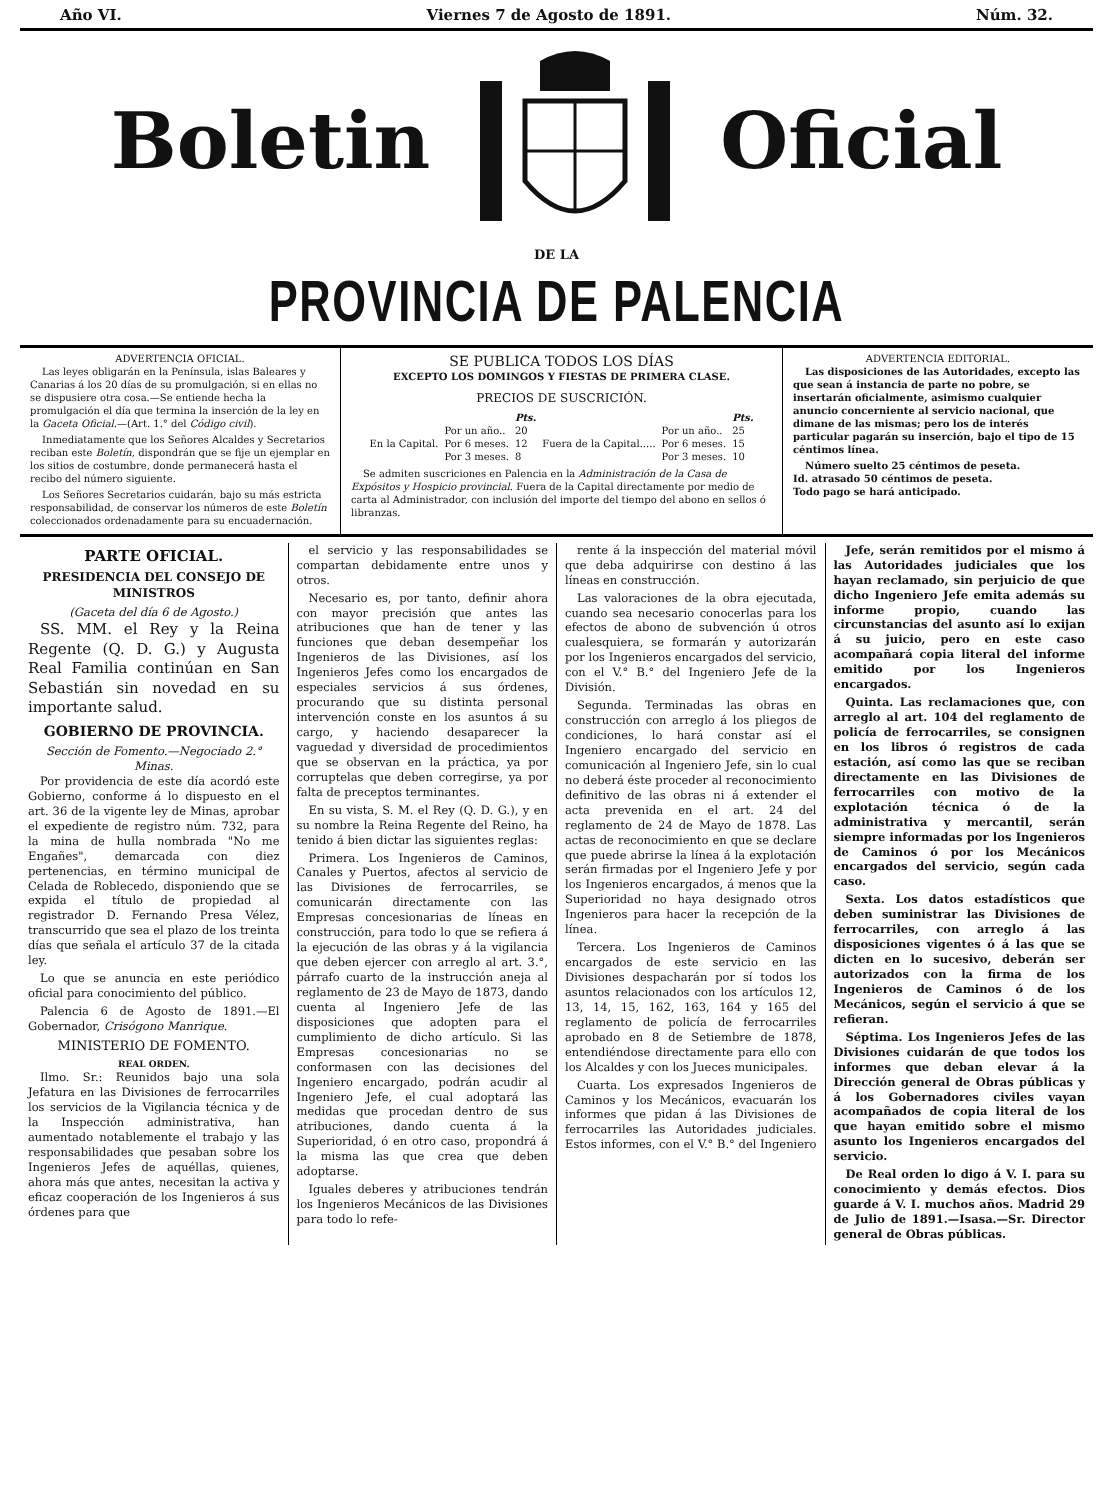Año VI. Viernes 7 de Agosto de 1891. Núm. 32.
Boletin Oficial
DE LA
PROVINCIA DE PALENCIA
ADVERTENCIA OFICIAL.
Las leyes obligarán en la Península, islas Baleares y Canarias á los 20 días de su promulgación, si en ellas no se dispusiere otra cosa.—Se entiende hecha la promulgación el día que termina la inserción de la ley en la Gaceta Oficial.—(Art. 1.° del Código civil).
Inmediatamente que los Señores Alcaldes y Secretarios reciban este Boletín, dispondrán que se fije un ejemplar en los sitios de costumbre, donde permanecerá hasta el recibo del número siguiente.
Los Señores Secretarios cuidarán, bajo su más estricta responsabilidad, de conservar los números de este Boletín coleccionados ordenadamente para su encuadernación.
SE PUBLICA TODOS LOS DÍAS
EXCEPTO LOS DOMINGOS Y FIESTAS DE PRIMERA CLASE.
PRECIOS DE SUSCRICIÓN.
| | | Pts. | | | Pts. |
| --- | --- | --- | --- | --- | --- |
| En la Capital. | Por un año.. | 20 | Fuera de la Capital..... | Por un año.. | 25 |
| | Por 6 meses. | 12 | | Por 6 meses. | 15 |
| | Por 3 meses. | 8 | | Por 3 meses. | 10 |
Se admiten suscriciones en Palencia en la Administración de la Casa de Expósitos y Hospicio provincial. Fuera de la Capital directamente por medio de carta al Administrador, con inclusión del importe del tiempo del abono en sellos ó libranzas.
ADVERTENCIA EDITORIAL.
Las disposiciones de las Autoridades, excepto las que sean á instancia de parte no pobre, se insertarán oficialmente, asimismo cualquier anuncio concerniente al servicio nacional, que dimane de las mismas; pero los de interés particular pagarán su inserción, bajo el tipo de 15 céntimos línea.
Número suelto 25 céntimos de peseta.
Id. atrasado 50 céntimos de peseta.
Todo pago se hará anticipado.
PARTE OFICIAL.
PRESIDENCIA DEL CONSEJO DE MINISTROS
(Gaceta del día 6 de Agosto.)
SS. MM. el Rey y la Reina Regente (Q. D. G.) y Augusta Real Familia continúan en San Sebastián sin novedad en su importante salud.
GOBIERNO DE PROVINCIA.
Sección de Fomento.—Negociado 2.° Minas.
Por providencia de este día acordó este Gobierno, conforme á lo dispuesto en el art. 36 de la vigente ley de Minas, aprobar el expediente de registro núm. 732, para la mina de hulla nombrada "No me Engañes", demarcada con diez pertenencias, en término municipal de Celada de Roblecedo, disponiendo que se expida el título de propiedad al registrador D. Fernando Presa Vélez, transcurrido que sea el plazo de los treinta días que señala el artículo 37 de la citada ley.
Lo que se anuncia en este periódico oficial para conocimiento del público.
Palencia 6 de Agosto de 1891.—El Gobernador, Crisógono Manrique.
MINISTERIO DE FOMENTO.
REAL ORDEN.
Ilmo. Sr.: Reunidos bajo una sola Jefatura en las Divisiones de ferrocarriles los servicios de la Vigilancia técnica y de la Inspección administrativa, han aumentado notablemente el trabajo y las responsabilidades que pesaban sobre los Ingenieros Jefes de aquéllas, quienes, ahora más que antes, necesitan la activa y eficaz cooperación de los Ingenieros á sus órdenes para que
el servicio y las responsabilidades se compartan debidamente entre unos y otros.
Necesario es, por tanto, definir ahora con mayor precisión que antes las atribuciones que han de tener y las funciones que deban desempeñar los Ingenieros de las Divisiones, así los Ingenieros Jefes como los encargados de especiales servicios á sus órdenes, procurando que su distinta personal intervención conste en los asuntos á su cargo, y haciendo desaparecer la vaguedad y diversidad de procedimientos que se observan en la práctica, ya por corruptelas que deben corregirse, ya por falta de preceptos terminantes.
En su vista, S. M. el Rey (Q. D. G.), y en su nombre la Reina Regente del Reino, ha tenido á bien dictar las siguientes reglas:
Primera. Los Ingenieros de Caminos, Canales y Puertos, afectos al servicio de las Divisiones de ferrocarriles, se comunicarán directamente con las Empresas concesionarias de líneas en construcción, para todo lo que se refiera á la ejecución de las obras y á la vigilancia que deben ejercer con arreglo al art. 3.°, párrafo cuarto de la instrucción aneja al reglamento de 23 de Mayo de 1873, dando cuenta al Ingeniero Jefe de las disposiciones que adopten para el cumplimiento de dicho artículo. Si las Empresas concesionarias no se conformasen con las decisiones del Ingeniero encargado, podrán acudir al Ingeniero Jefe, el cual adoptará las medidas que procedan dentro de sus atribuciones, dando cuenta á la Superioridad, ó en otro caso, propondrá á la misma las que crea que deben adoptarse.
Iguales deberes y atribuciones tendrán los Ingenieros Mecánicos de las Divisiones para todo lo refe-
rente á la inspección del material móvil que deba adquirirse con destino á las líneas en construcción.
Las valoraciones de la obra ejecutada, cuando sea necesario conocerlas para los efectos de abono de subvención ú otros cualesquiera, se formarán y autorizarán por los Ingenieros encargados del servicio, con el V.° B.° del Ingeniero Jefe de la División.
Segunda. Terminadas las obras en construcción con arreglo á los pliegos de condiciones, lo hará constar así el Ingeniero encargado del servicio en comunicación al Ingeniero Jefe, sin lo cual no deberá éste proceder al reconocimiento definitivo de las obras ni á extender el acta prevenida en el art. 24 del reglamento de 24 de Mayo de 1878. Las actas de reconocimiento en que se declare que puede abrirse la línea á la explotación serán firmadas por el Ingeniero Jefe y por los Ingenieros encargados, á menos que la Superioridad no haya designado otros Ingenieros para hacer la recepción de la línea.
Tercera. Los Ingenieros de Caminos encargados de este servicio en las Divisiones despacharán por sí todos los asuntos relacionados con los artículos 12, 13, 14, 15, 162, 163, 164 y 165 del reglamento de policía de ferrocarriles aprobado en 8 de Setiembre de 1878, entendiéndose directamente para ello con los Alcaldes y con los Jueces municipales.
Cuarta. Los expresados Ingenieros de Caminos y los Mecánicos, evacuarán los informes que pidan á las Divisiones de ferrocarriles las Autoridades judiciales. Estos informes, con el V.° B.° del Ingeniero
Jefe, serán remitidos por el mismo á las Autoridades judiciales que los hayan reclamado, sin perjuicio de que dicho Ingeniero Jefe emita además su informe propio, cuando las circunstancias del asunto así lo exijan á su juicio, pero en este caso acompañará copia literal del informe emitido por los Ingenieros encargados.
Quinta. Las reclamaciones que, con arreglo al art. 104 del reglamento de policía de ferrocarriles, se consignen en los libros ó registros de cada estación, así como las que se reciban directamente en las Divisiones de ferrocarriles con motivo de la explotación técnica ó de la administrativa y mercantil, serán siempre informadas por los Ingenieros de Caminos ó por los Mecánicos encargados del servicio, según cada caso.
Sexta. Los datos estadísticos que deben suministrar las Divisiones de ferrocarriles, con arreglo á las disposiciones vigentes ó á las que se dicten en lo sucesivo, deberán ser autorizados con la firma de los Ingenieros de Caminos ó de los Mecánicos, según el servicio á que se refieran.
Séptima. Los Ingenieros Jefes de las Divisiones cuidarán de que todos los informes que deban elevar á la Dirección general de Obras públicas y á los Gobernadores civiles vayan acompañados de copia literal de los que hayan emitido sobre el mismo asunto los Ingenieros encargados del servicio.
De Real orden lo digo á V. I. para su conocimiento y demás efectos. Dios guarde á V. I. muchos años. Madrid 29 de Julio de 1891.—Isasa.—Sr. Director general de Obras públicas.